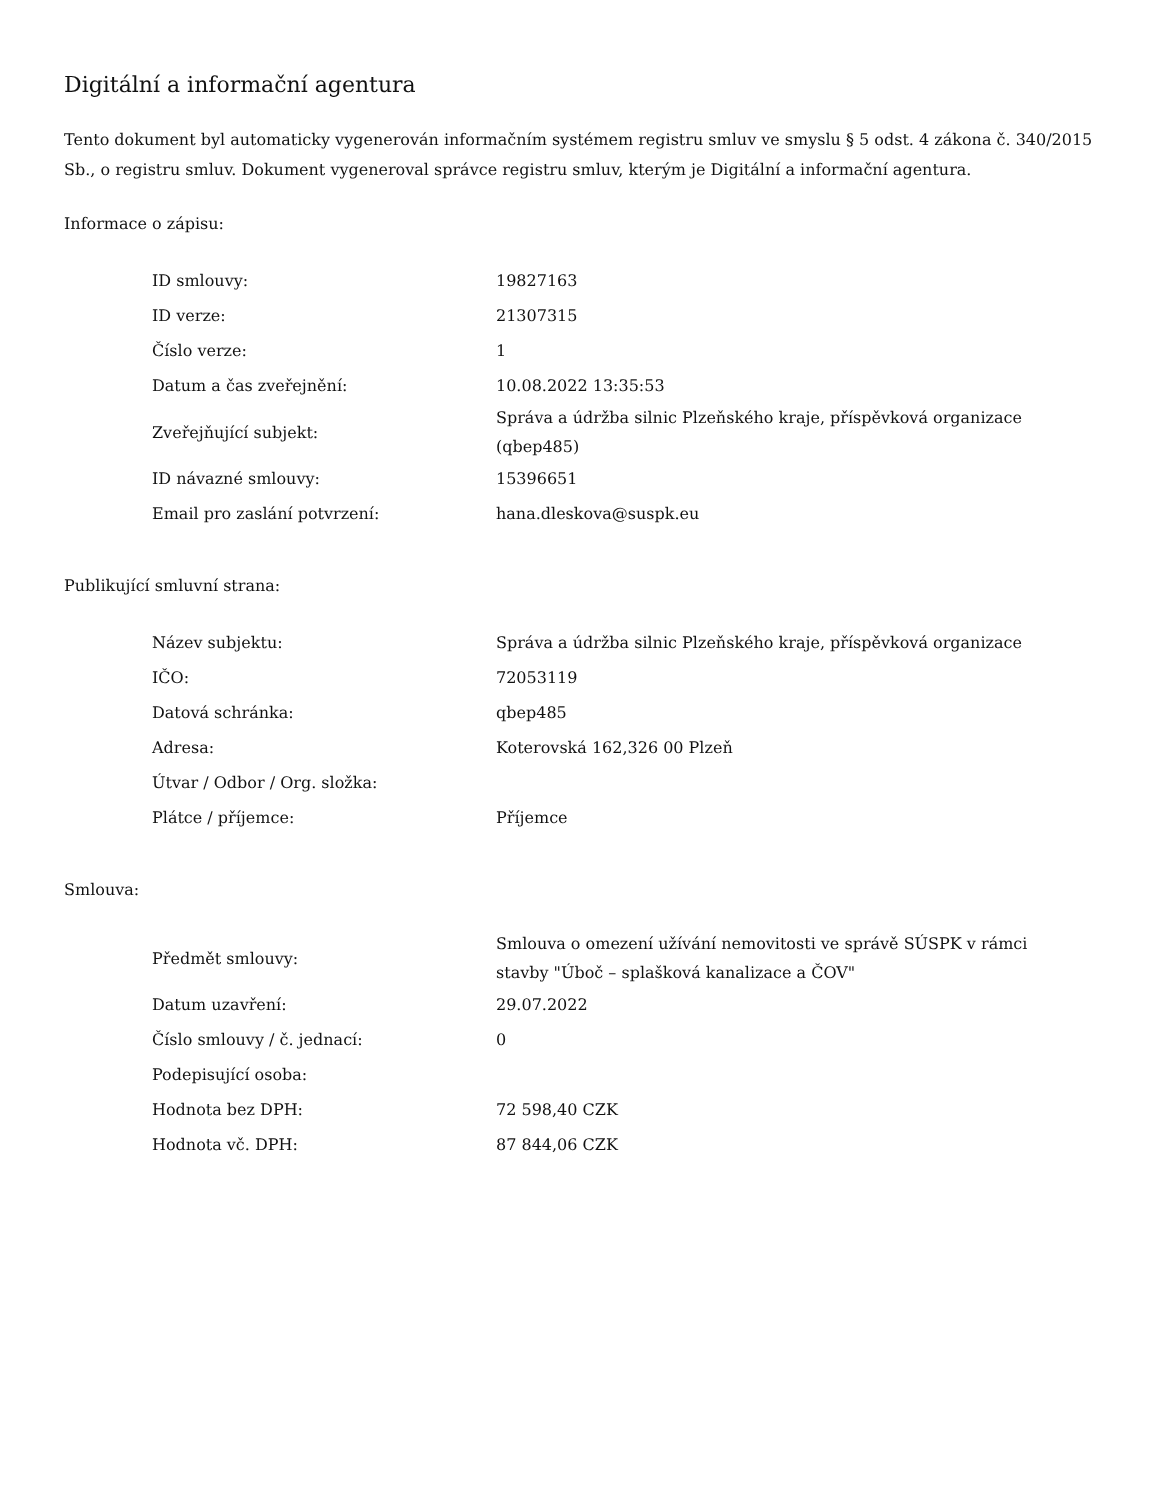Digitální a informační agentura
Tento dokument byl automaticky vygenerován informačním systémem registru smluv ve smyslu § 5 odst. 4 zákona č. 340/2015 Sb., o registru smluv. Dokument vygeneroval správce registru smluv, kterým je Digitální a informační agentura.
Informace o zápisu:
| ID smlouvy: | 19827163 |
| ID verze: | 21307315 |
| Číslo verze: | 1 |
| Datum a čas zveřejnění: | 10.08.2022 13:35:53 |
| Zveřejňující subjekt: | Správa a údržba silnic Plzeňského kraje, příspěvková organizace (qbep485) |
| ID návazné smlouvy: | 15396651 |
| Email pro zaslání potvrzení: | hana.dleskova@suspk.eu |
Publikující smluvní strana:
| Název subjektu: | Správa a údržba silnic Plzeňského kraje, příspěvková organizace |
| IČO: | 72053119 |
| Datová schránka: | qbep485 |
| Adresa: | Koterovská 162,326 00 Plzeň |
| Útvar / Odbor / Org. složka: | |
| Plátce / příjemce: | Příjemce |
Smlouva:
| Předmět smlouvy: | Smlouva o omezení užívání nemovitosti ve správě SÚSPK v rámci stavby "Úboč – splašková kanalizace a ČOV" |
| Datum uzavření: | 29.07.2022 |
| Číslo smlouvy / č. jednací: | 0 |
| Podepisující osoba: | |
| Hodnota bez DPH: | 72 598,40 CZK |
| Hodnota vč. DPH: | 87 844,06 CZK |